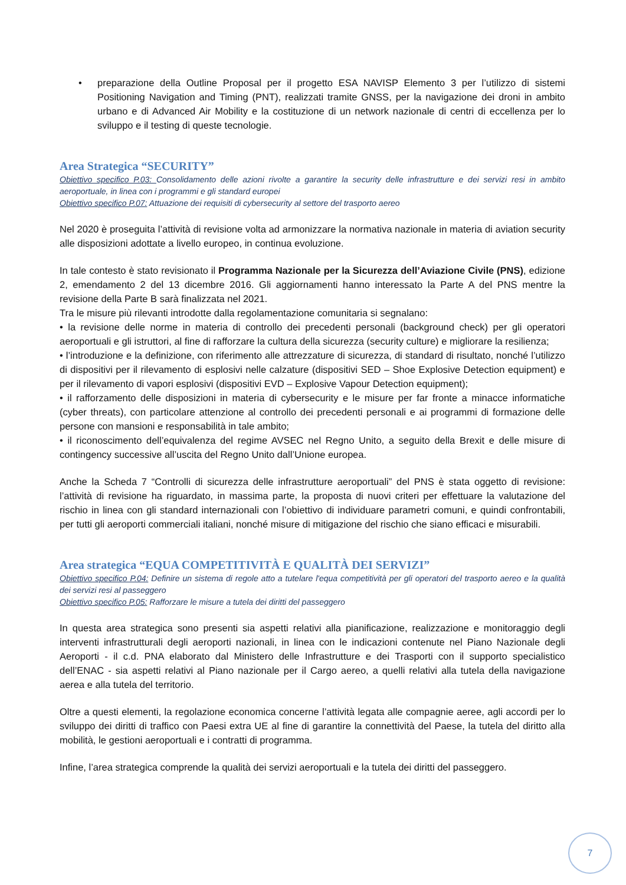• preparazione della Outline Proposal per il progetto ESA NAVISP Elemento 3 per l’utilizzo di sistemi Positioning Navigation and Timing (PNT), realizzati tramite GNSS, per la navigazione dei droni in ambito urbano e di Advanced Air Mobility e la costituzione di un network nazionale di centri di eccellenza per lo sviluppo e il testing di queste tecnologie.
Area Strategica “SECURITY”
Obiettivo specifico P.03: Consolidamento delle azioni rivolte a garantire la security delle infrastrutture e dei servizi resi in ambito aeroportuale, in linea con i programmi e gli standard europei
Obiettivo specifico P.07: Attuazione dei requisiti di cybersecurity al settore del trasporto aereo
Nel 2020 è proseguita l’attività di revisione volta ad armonizzare la normativa nazionale in materia di aviation security alle disposizioni adottate a livello europeo, in continua evoluzione.
In tale contesto è stato revisionato il Programma Nazionale per la Sicurezza dell’Aviazione Civile (PNS), edizione 2, emendamento 2 del 13 dicembre 2016. Gli aggiornamenti hanno interessato la Parte A del PNS mentre la revisione della Parte B sarà finalizzata nel 2021.
Tra le misure più rilevanti introdotte dalla regolamentazione comunitaria si segnalano:
• la revisione delle norme in materia di controllo dei precedenti personali (background check) per gli operatori aeroportuali e gli istruttori, al fine di rafforzare la cultura della sicurezza (security culture) e migliorare la resilienza;
• l’introduzione e la definizione, con riferimento alle attrezzature di sicurezza, di standard di risultato, nonché l’utilizzo di dispositivi per il rilevamento di esplosivi nelle calzature (dispositivi SED – Shoe Explosive Detection equipment) e per il rilevamento di vapori esplosivi (dispositivi EVD – Explosive Vapour Detection equipment);
• il rafforzamento delle disposizioni in materia di cybersecurity e le misure per far fronte a minacce informatiche (cyber threats), con particolare attenzione al controllo dei precedenti personali e ai programmi di formazione delle persone con mansioni e responsabilità in tale ambito;
• il riconoscimento dell’equivalenza del regime AVSEC nel Regno Unito, a seguito della Brexit e delle misure di contingency successive all’uscita del Regno Unito dall’Unione europea.
Anche la Scheda 7 “Controlli di sicurezza delle infrastrutture aeroportuali” del PNS è stata oggetto di revisione: l’attività di revisione ha riguardato, in massima parte, la proposta di nuovi criteri per effettuare la valutazione del rischio in linea con gli standard internazionali con l’obiettivo di individuare parametri comuni, e quindi confrontabili, per tutti gli aeroporti commerciali italiani, nonché misure di mitigazione del rischio che siano efficaci e misurabili.
Area strategica “EQUA COMPETITIVITÀ E QUALITÀ DEI SERVIZI”
Obiettivo specifico P.04: Definire un sistema di regole atto a tutelare l'equa competitività per gli operatori del trasporto aereo e la qualità dei servizi resi al passeggero
Obiettivo specifico P.05: Rafforzare le misure a tutela dei diritti del passeggero
In questa area strategica sono presenti sia aspetti relativi alla pianificazione, realizzazione e monitoraggio degli interventi infrastrutturali degli aeroporti nazionali, in linea con le indicazioni contenute nel Piano Nazionale degli Aeroporti - il c.d. PNA elaborato dal Ministero delle Infrastrutture e dei Trasporti con il supporto specialistico dell’ENAC - sia aspetti relativi al Piano nazionale per il Cargo aereo, a quelli relativi alla tutela della navigazione aerea e alla tutela del territorio.
Oltre a questi elementi, la regolazione economica concerne l’attività legata alle compagnie aeree, agli accordi per lo sviluppo dei diritti di traffico con Paesi extra UE al fine di garantire la connettività del Paese, la tutela del diritto alla mobilità, le gestioni aeroportuali e i contratti di programma.
Infine, l’area strategica comprende la qualità dei servizi aeroportuali e la tutela dei diritti del passeggero.
7